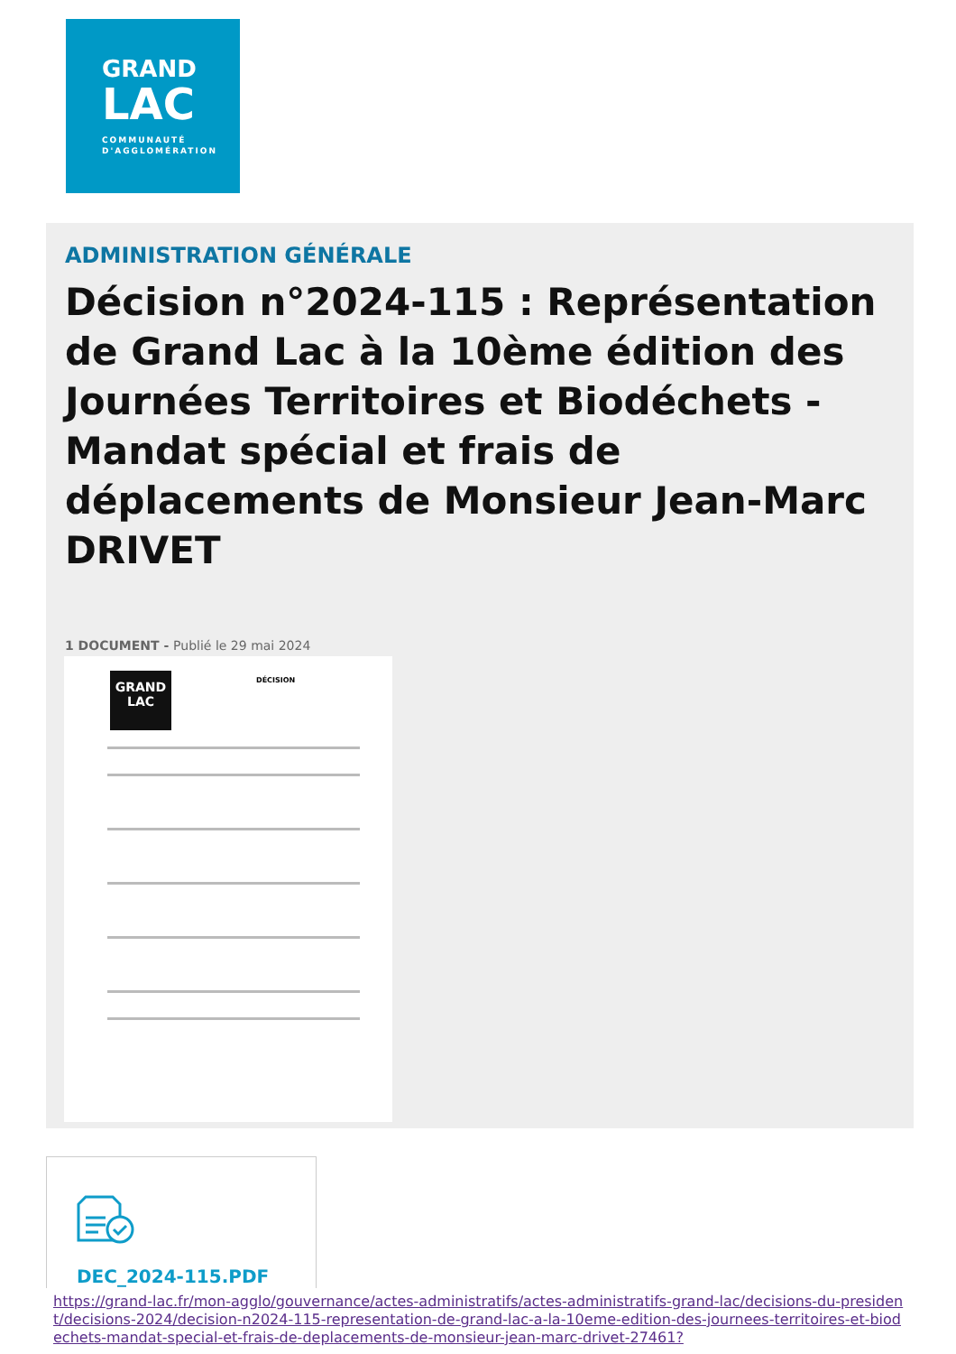GRAND
LAC
COMMUNAUTÉ
D'AGGLOMÉRATION
ADMINISTRATION GÉNÉRALE
Décision n°2024-115 : Représentation de Grand Lac à la 10ème édition des Journées Territoires et Biodéchets - Mandat spécial et frais de déplacements de Monsieur Jean-Marc DRIVET
1 DOCUMENT - Publié le 29 mai 2024
GRAND
LAC
DÉCISION
DEC_2024-115.PDF
https://grand-lac.fr/mon-agglo/gouvernance/actes-administratifs/actes-administratifs-grand-lac/decisions-du-president/decisions-2024/decision-n2024-115-representation-de-grand-lac-a-la-10eme-edition-des-journees-territoires-et-biodechets-mandat-special-et-frais-de-deplacements-de-monsieur-jean-marc-drivet-27461?